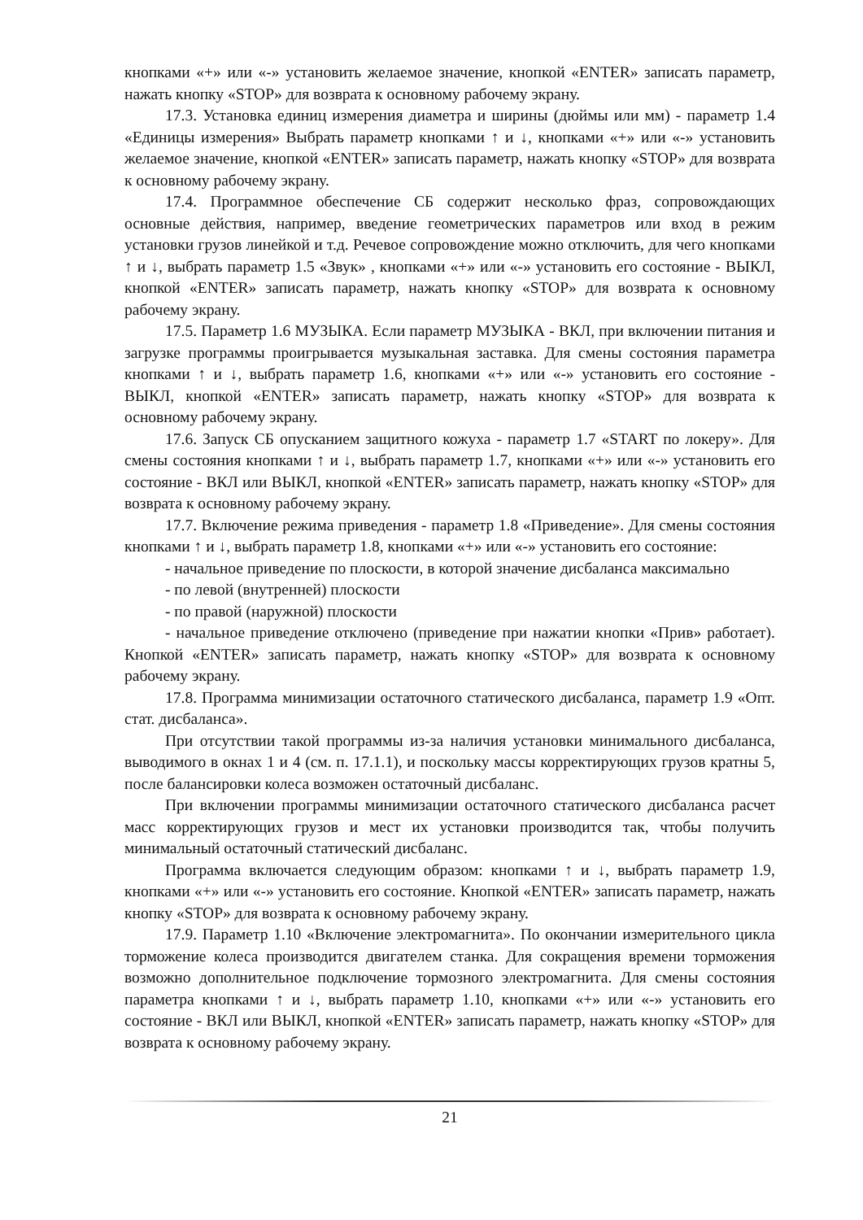кнопками «+» или «-» установить желаемое значение, кнопкой «ENTER» записать параметр, нажать кнопку «STOP» для возврата к основному рабочему экрану.
17.3. Установка единиц измерения диаметра и ширины (дюймы или мм) - параметр 1.4 «Единицы измерения» Выбрать параметр кнопками ↑ и ↓, кнопками «+» или «-» установить желаемое значение, кнопкой «ENTER» записать параметр, нажать кнопку «STOP» для возврата к основному рабочему экрану.
17.4. Программное обеспечение СБ содержит несколько фраз, сопровождающих основные действия, например, введение геометрических параметров или вход в режим установки грузов линейкой и т.д. Речевое сопровождение можно отключить, для чего кнопками ↑ и ↓, выбрать параметр 1.5 «Звук» , кнопками «+» или «-» установить его состояние - ВЫКЛ, кнопкой «ENTER» записать параметр, нажать кнопку «STOP» для возврата к основному рабочему экрану.
17.5. Параметр 1.6 МУЗЫКА. Если параметр МУЗЫКА - ВКЛ, при включении питания и загрузке программы проигрывается музыкальная заставка. Для смены состояния параметра кнопками ↑ и ↓, выбрать параметр 1.6, кнопками «+» или «-» установить его состояние - ВЫКЛ, кнопкой «ENTER» записать параметр, нажать кнопку «STOP» для возврата к основному рабочему экрану.
17.6. Запуск СБ опусканием защитного кожуха - параметр 1.7 «START по локеру». Для смены состояния кнопками ↑ и ↓, выбрать параметр 1.7, кнопками «+» или «-» установить его состояние - ВКЛ или ВЫКЛ, кнопкой «ENTER» записать параметр, нажать кнопку «STOP» для возврата к основному рабочему экрану.
17.7. Включение режима приведения - параметр 1.8 «Приведение». Для смены состояния кнопками ↑ и ↓, выбрать параметр 1.8, кнопками «+» или «-» установить его состояние:
- начальное приведение по плоскости, в которой значение дисбаланса максимально
- по левой (внутренней) плоскости
- по правой (наружной) плоскости
- начальное приведение отключено (приведение при нажатии кнопки «Прив» работает). Кнопкой «ENTER» записать параметр, нажать кнопку «STOP» для возврата к основному рабочему экрану.
17.8. Программа минимизации остаточного статического дисбаланса, параметр 1.9 «Опт. стат. дисбаланса».
При отсутствии такой программы из-за наличия установки минимального дисбаланса, выводимого в окнах 1 и 4 (см. п. 17.1.1), и поскольку массы корректирующих грузов кратны 5, после балансировки колеса возможен остаточный дисбаланс.
При включении программы минимизации остаточного статического дисбаланса расчет масс корректирующих грузов и мест их установки производится так, чтобы получить минимальный остаточный статический дисбаланс.
Программа включается следующим образом: кнопками ↑ и ↓, выбрать параметр 1.9, кнопками «+» или «-» установить его состояние. Кнопкой «ENTER» записать параметр, нажать кнопку «STOP» для возврата к основному рабочему экрану.
17.9. Параметр 1.10 «Включение электромагнита». По окончании измерительного цикла торможение колеса производится двигателем станка. Для сокращения времени торможения возможно дополнительное подключение тормозного электромагнита. Для смены состояния параметра кнопками ↑ и ↓, выбрать параметр 1.10, кнопками «+» или «-» установить его состояние - ВКЛ или ВЫКЛ, кнопкой «ENTER» записать параметр, нажать кнопку «STOP» для возврата к основному рабочему экрану.
21